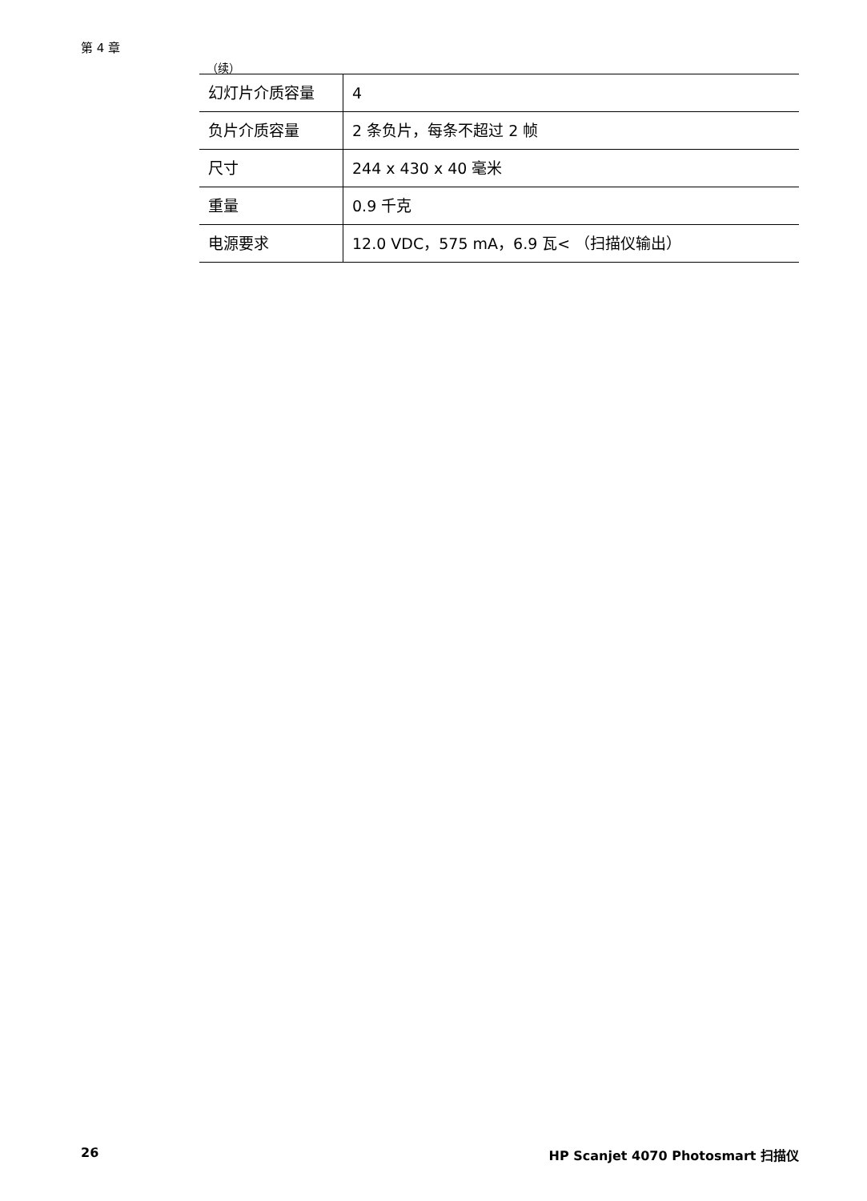第 4 章
（续）
| 幻灯片介质容量 | 4 |
| 负片介质容量 | 2 条负片，每条不超过 2 帧 |
| 尺寸 | 244 x 430 x 40 毫米 |
| 重量 | 0.9 千克 |
| 电源要求 | 12.0 VDC，575 mA，6.9 瓦< （扫描仪输出） |
26
HP Scanjet 4070 Photosmart 扫描仪